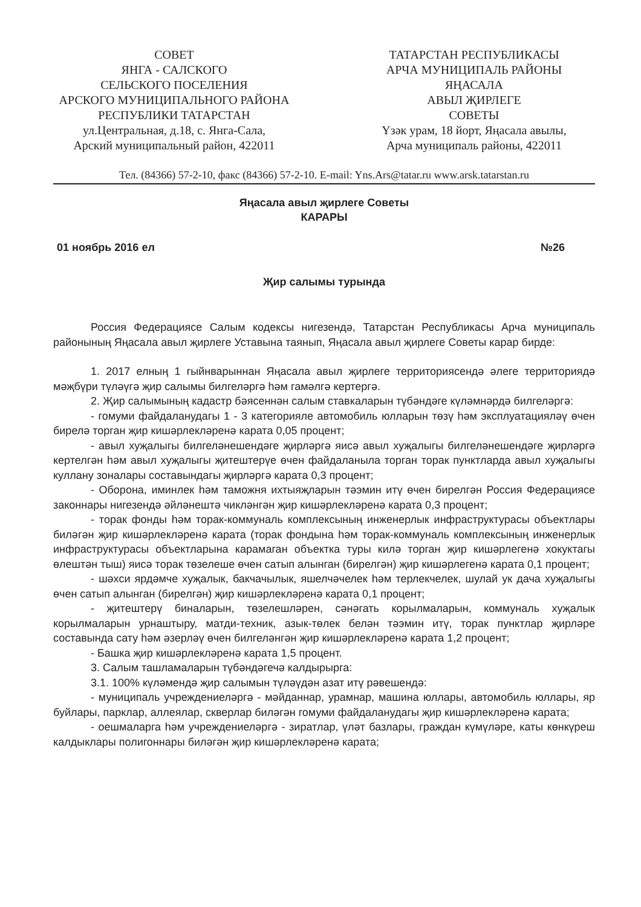СОВЕТ
ЯНГА - САЛСКОГО
СЕЛЬСКОГО ПОСЕЛЕНИЯ
АРСКОГО МУНИЦИПАЛЬНОГО РАЙОНА
РЕСПУБЛИКИ ТАТАРСТАН
ул.Центральная, д.18, с. Янга-Сала,
Арский муниципальный район, 422011
ТАТАРСТАН РЕСПУБЛИКАСЫ
АРЧА МУНИЦИПАЛЬ РАЙОНЫ
ЯҢАСАЛА
АВЫЛ ҖИРЛЕГЕ
СОВЕТЫ
Үзәк урам, 18 йорт, Яңасала авылы,
Арча муниципаль районы, 422011
Тел. (84366) 57-2-10, факс (84366) 57-2-10. E-mail: Yns.Ars@tatar.ru www.arsk.tatarstan.ru
Яңасала авыл җирлеге Советы
КАРАРЫ
01 ноябрь 2016 ел №26
Җир салымы турында
Россия Федерациясе Салым кодексы нигезендә, Татарстан Республикасы Арча муниципаль районының Яңасала авыл җирлеге Уставына таянып, Яңасала авыл җирлеге Советы карар бирде:
1. 2017 елның 1 гыйнварыннан Яңасала авыл җирлеге территориясендә әлеге территориядә мәҗбүри түләүгә җир салымы билгеләргә һәм гамәлгә кертергә.
2. Җир салымының кадастр бәясеннән салым ставкаларын түбәндәге күләмнәрдә билгеләргә:
- гомуми файдаланудагы 1 - 3 категорияле автомобиль юлларын төзү һәм эксплуатацияләү өчен бирелә торган җир кишәрлекләренә карата 0,05 процент;
- авыл хуҗалыгы билгеләнешендәге җирләргә яисә авыл хуҗалыгы билгеләнешендәге җирләргә кертелгән һәм авыл хуҗалыгы җитештерүе өчен файдаланыла торган торак пунктларда авыл хуҗалыгы куллану зоналары составындагы җирләргә карата 0,3 процент;
- Оборона, иминлек һәм таможня ихтыяҗларын тәэмин итү өчен бирелгән Россия Федерациясе законнары нигезендә әйләнештә чикләнгән җир кишәрлекләренә карата 0,3 процент;
- торак фонды һәм торак-коммуналь комплексының инженерлык инфраструктурасы объектлары биләгән җир кишәрлекләренә карата (торак фондына һәм торак-коммуналь комплексының инженерлык инфраструктурасы объектларына карамаган объектка туры килә торган җир кишәрлегенә хокуктагы өлештән тыш) яисә торак төзелеше өчен сатып алынган (бирелгән) җир кишәрлегенә карата 0,1 процент;
- шәхси ярдәмче хуҗалык, бакчачылык, яшелчәчелек һәм терлекчелек, шулай ук дача хуҗалыгы өчен сатып алынган (бирелгән) җир кишәрлекләренә карата 0,1 процент;
- җитештерү биналарын, төзелешләрен, сәнәгать корылмаларын, коммуналь хуҗалык корылмаларын урнаштыру, матди-техник, азык-төлек белән тәэмин итү, торак пунктлар җирләре составында сату һәм әзерләү өчен билгеләнгән җир кишәрлекләренә карата 1,2 процент;
- Башка җир кишәрлекләренә карата 1,5 процент.
3. Салым ташламаларын түбәндәгечә калдырырга:
3.1. 100% күләмендә җир салымын түләүдән азат итү рәвешендә:
- муниципаль учреждениеләргә - мәйданнар, урамнар, машина юллары, автомобиль юллары, яр буйлары, парклар, аллеялар, скверлар биләгән гомуми файдаланудагы җир кишәрлекләренә карата;
- оешмаларга һәм учреждениеләргә - зиратлар, үләт базлары, граждан күмүләре, каты көнкүреш калдыклары полигоннары биләгән җир кишәрлекләренә карата;